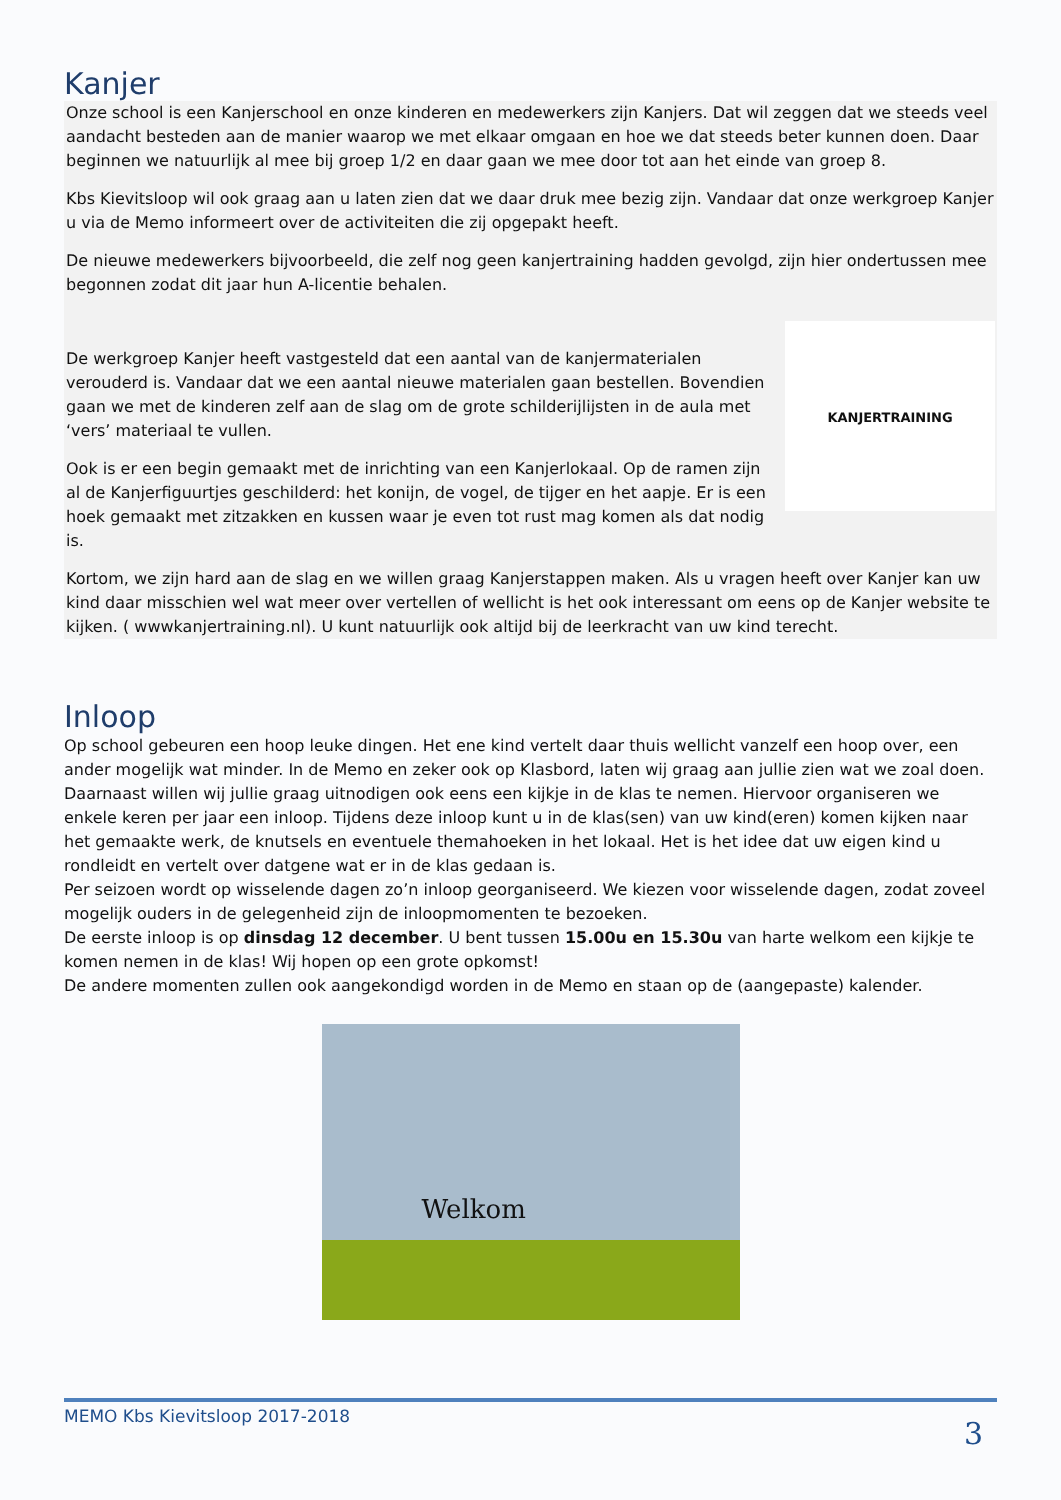Kanjer
Onze school is een Kanjerschool en onze kinderen en medewerkers zijn Kanjers. Dat wil zeggen dat we steeds veel aandacht besteden aan de manier waarop we met elkaar omgaan en hoe we dat steeds beter kunnen doen. Daar beginnen we natuurlijk al mee bij groep 1/2 en daar gaan we mee door tot aan het einde van groep 8.
Kbs Kievitsloop wil ook graag aan u laten zien dat we daar druk mee bezig zijn. Vandaar dat onze werkgroep Kanjer u via de Memo informeert over de activiteiten die zij opgepakt heeft.
De nieuwe medewerkers bijvoorbeeld, die zelf nog geen kanjertraining hadden gevolgd, zijn hier ondertussen mee begonnen zodat dit jaar hun A-licentie behalen.
KANJERTRAINING
De werkgroep Kanjer heeft vastgesteld dat een aantal van de kanjermaterialen verouderd is. Vandaar dat we een aantal nieuwe materialen gaan bestellen. Bovendien gaan we met de kinderen zelf aan de slag om de grote schilderijlijsten in de aula met ‘vers’ materiaal te vullen.
Ook is er een begin gemaakt met de inrichting van een Kanjerlokaal. Op de ramen zijn al de Kanjerfiguurtjes geschilderd: het konijn, de vogel, de tijger en het aapje. Er is een hoek gemaakt met zitzakken en kussen waar je even tot rust mag komen als dat nodig is.
Kortom, we zijn hard aan de slag en we willen graag Kanjerstappen maken. Als u vragen heeft over Kanjer kan uw kind daar misschien wel wat meer over vertellen of wellicht is het ook interessant om eens op de Kanjer website te kijken. ( wwwkanjertraining.nl). U kunt natuurlijk ook altijd bij de leerkracht van uw kind terecht.
Inloop
Op school gebeuren een hoop leuke dingen. Het ene kind vertelt daar thuis wellicht vanzelf een hoop over, een ander mogelijk wat minder. In de Memo en zeker ook op Klasbord, laten wij graag aan jullie zien wat we zoal doen. Daarnaast willen wij jullie graag uitnodigen ook eens een kijkje in de klas te nemen. Hiervoor organiseren we enkele keren per jaar een inloop. Tijdens deze inloop kunt u in de klas(sen) van uw kind(eren) komen kijken naar het gemaakte werk, de knutsels en eventuele themahoeken in het lokaal. Het is het idee dat uw eigen kind u rondleidt en vertelt over datgene wat er in de klas gedaan is.
Per seizoen wordt op wisselende dagen zo’n inloop georganiseerd. We kiezen voor wisselende dagen, zodat zoveel mogelijk ouders in de gelegenheid zijn de inloopmomenten te bezoeken.
De eerste inloop is op dinsdag 12 december. U bent tussen 15.00u en 15.30u van harte welkom een kijkje te komen nemen in de klas! Wij hopen op een grote opkomst!
De andere momenten zullen ook aangekondigd worden in de Memo en staan op de (aangepaste) kalender.
Welkom
MEMO Kbs Kievitsloop 2017-2018 3